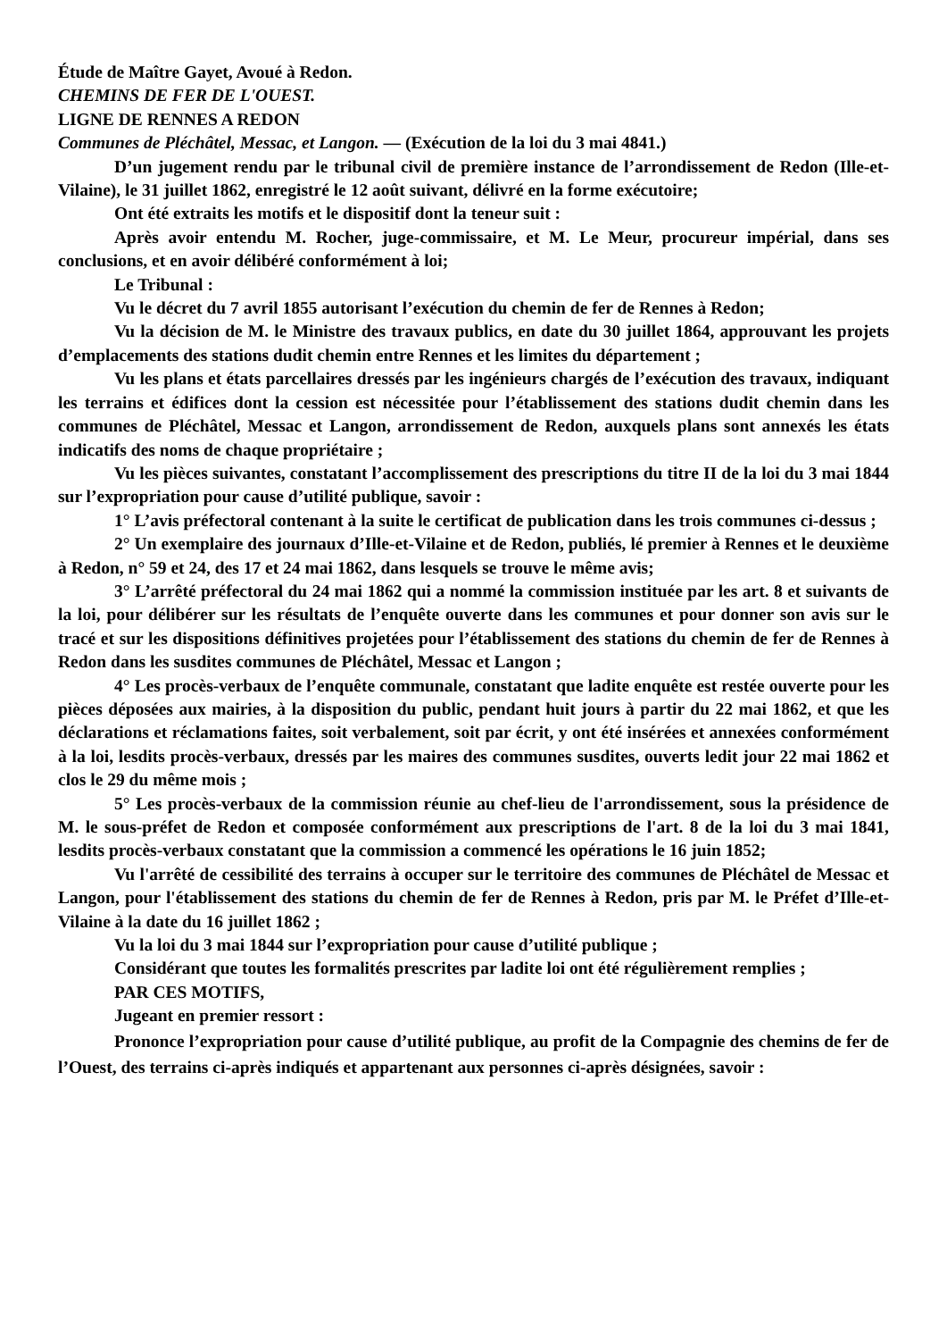Étude de Maître Gayet, Avoué à Redon.
CHEMINS DE FER DE L'OUEST.
LIGNE DE RENNES A REDON
Communes de Pléchâtel, Messac, et Langon. — (Exécution de la loi du 3 mai 4841.)
D’un jugement rendu par le tribunal civil de première instance de l’arrondissement de Redon (Ille-et-Vilaine), le 31 juillet 1862, enregistré le 12 août suivant, délivré en la forme exécutoire;
Ont été extraits les motifs et le dispositif dont la teneur suit :
Après avoir entendu M. Rocher, juge-commissaire, et M. Le Meur, procureur impérial, dans ses conclusions, et en avoir délibéré conformément à loi;
Le Tribunal :
Vu le décret du 7 avril 1855 autorisant l’exécution du chemin de fer de Rennes à Redon;
Vu la décision de M. le Ministre des travaux publics, en date du 30 juillet 1864, approuvant les projets d’emplacements des stations dudit chemin entre Rennes et les limites du département ;
Vu les plans et états parcellaires dressés par les ingénieurs chargés de l’exécution des travaux, indiquant les terrains et édifices dont la cession est nécessitée pour l’établissement des stations dudit chemin dans les communes de Pléchâtel, Messac et Langon, arrondissement de Redon, auxquels plans sont annexés les états indicatifs des noms de chaque propriétaire ;
Vu les pièces suivantes, constatant l’accomplissement des prescriptions du titre II de la loi du 3 mai 1844 sur l’expropriation pour cause d’utilité publique, savoir :
1° L’avis préfectoral contenant à la suite le certificat de publication dans les trois communes ci-dessus ;
2° Un exemplaire des journaux d’Ille-et-Vilaine et de Redon, publiés, lé premier à Rennes et le deuxième à Redon, n° 59 et 24, des 17 et 24 mai 1862, dans lesquels se trouve le même avis;
3° L’arrêté préfectoral du 24 mai 1862 qui a nommé la commission instituée par les art. 8 et suivants de la loi, pour délibérer sur les résultats de l’enquête ouverte dans les communes et pour donner son avis sur le tracé et sur les dispositions définitives projetées pour l’établissement des stations du chemin de fer de Rennes à Redon dans les susdites communes de Pléchâtel, Messac et Langon ;
4° Les procès-verbaux de l’enquête communale, constatant que ladite enquête est restée ouverte pour les pièces déposées aux mairies, à la disposition du public, pendant huit jours à partir du 22 mai 1862, et que les déclarations et réclamations faites, soit verbalement, soit par écrit, y ont été insérées et annexées conformément à la loi, lesdits procès-verbaux, dressés par les maires des communes susdites, ouverts ledit jour 22 mai 1862 et clos le 29 du même mois ;
5° Les procès-verbaux de la commission réunie au chef-lieu de l'arrondissement, sous la présidence de M. le sous-préfet de Redon et composée conformément aux prescriptions de l'art. 8 de la loi du 3 mai 1841, lesdits procès-verbaux constatant que la commission a commencé les opérations le 16 juin 1852;
Vu l'arrêté de cessibilité des terrains à occuper sur le territoire des communes de Pléchâtel de Messac et Langon, pour l'établissement des stations du chemin de fer de Rennes à Redon, pris par M. le Préfet d’Ille-et-Vilaine à la date du 16 juillet 1862 ;
Vu la loi du 3 mai 1844 sur l’expropriation pour cause d’utilité publique ;
Considérant que toutes les formalités prescrites par ladite loi ont été régulièrement remplies ;
PAR CES MOTIFS,
Jugeant en premier ressort :
Prononce l’expropriation pour cause d’utilité publique, au profit de la Compagnie des chemins de fer de l’Ouest, des terrains ci-après indiqués et appartenant aux personnes ci-après désignées, savoir :